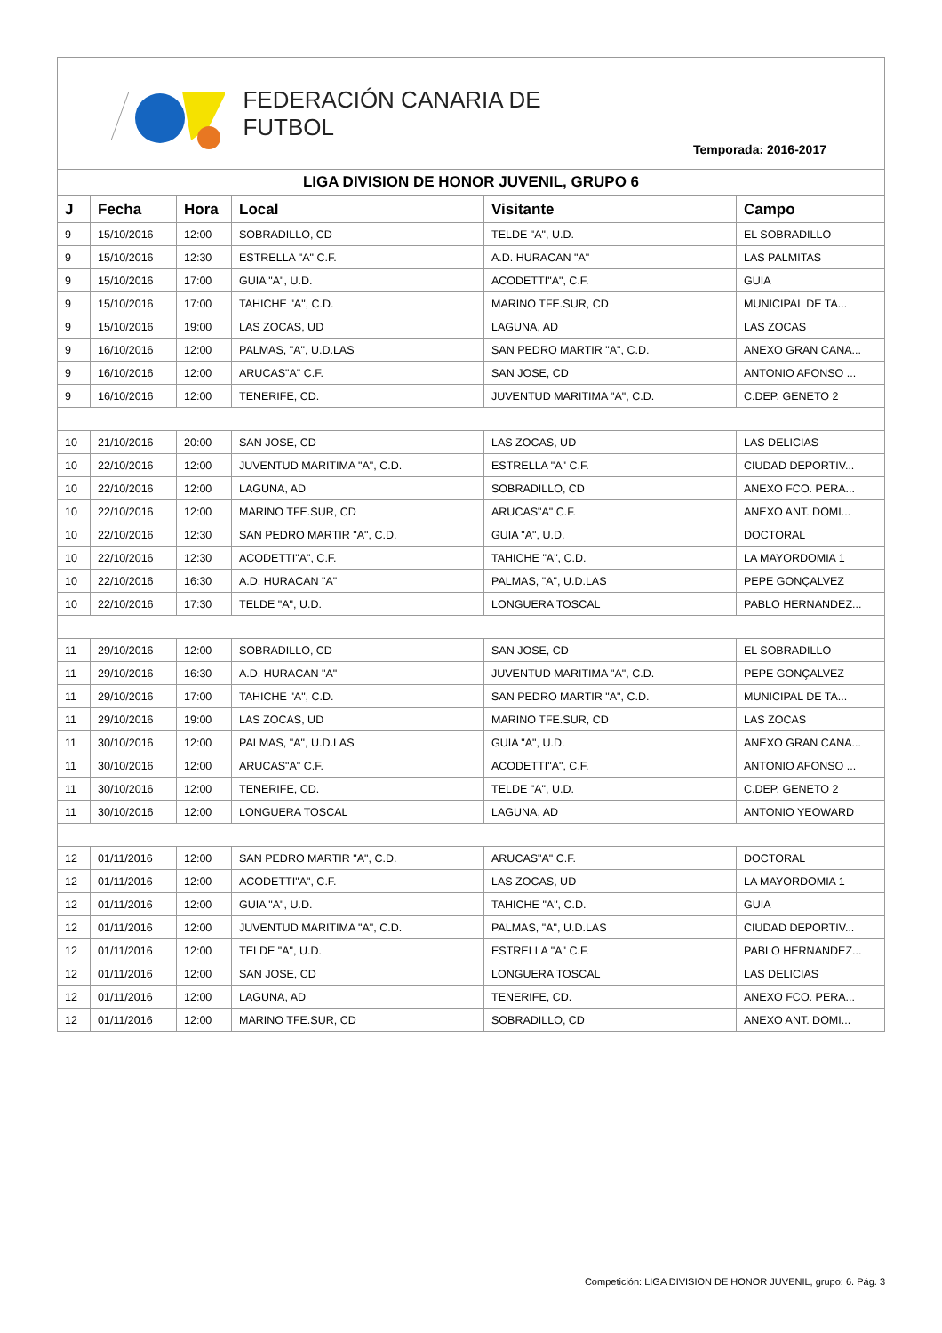FEDERACIÓN CANARIA DE FUTBOL
Temporada: 2016-2017
LIGA DIVISION DE HONOR JUVENIL, GRUPO 6
| J | Fecha | Hora | Local | Visitante | Campo |
| --- | --- | --- | --- | --- | --- |
| 9 | 15/10/2016 | 12:00 | SOBRADILLO, CD | TELDE "A", U.D. | EL SOBRADILLO |
| 9 | 15/10/2016 | 12:30 | ESTRELLA "A" C.F. | A.D. HURACAN "A" | LAS PALMITAS |
| 9 | 15/10/2016 | 17:00 | GUIA "A", U.D. | ACODETTI"A", C.F. | GUIA |
| 9 | 15/10/2016 | 17:00 | TAHICHE "A", C.D. | MARINO TFE.SUR, CD | MUNICIPAL DE TA... |
| 9 | 15/10/2016 | 19:00 | LAS ZOCAS, UD | LAGUNA, AD | LAS ZOCAS |
| 9 | 16/10/2016 | 12:00 | PALMAS, "A", U.D.LAS | SAN PEDRO MARTIR "A", C.D. | ANEXO GRAN CANA... |
| 9 | 16/10/2016 | 12:00 | ARUCAS"A" C.F. | SAN JOSE, CD | ANTONIO AFONSO ... |
| 9 | 16/10/2016 | 12:00 | TENERIFE, CD. | JUVENTUD MARITIMA "A", C.D. | C.DEP. GENETO 2 |
| 10 | 21/10/2016 | 20:00 | SAN JOSE, CD | LAS ZOCAS, UD | LAS DELICIAS |
| 10 | 22/10/2016 | 12:00 | JUVENTUD MARITIMA "A", C.D. | ESTRELLA "A" C.F. | CIUDAD DEPORTIV... |
| 10 | 22/10/2016 | 12:00 | LAGUNA, AD | SOBRADILLO, CD | ANEXO FCO. PERA... |
| 10 | 22/10/2016 | 12:00 | MARINO TFE.SUR, CD | ARUCAS"A" C.F. | ANEXO ANT. DOMI... |
| 10 | 22/10/2016 | 12:30 | SAN PEDRO MARTIR "A", C.D. | GUIA "A", U.D. | DOCTORAL |
| 10 | 22/10/2016 | 12:30 | ACODETTI"A", C.F. | TAHICHE "A", C.D. | LA MAYORDOMIA 1 |
| 10 | 22/10/2016 | 16:30 | A.D. HURACAN "A" | PALMAS, "A", U.D.LAS | PEPE GONÇALVEZ |
| 10 | 22/10/2016 | 17:30 | TELDE "A", U.D. | LONGUERA TOSCAL | PABLO HERNANDEZ... |
| 11 | 29/10/2016 | 12:00 | SOBRADILLO, CD | SAN JOSE, CD | EL SOBRADILLO |
| 11 | 29/10/2016 | 16:30 | A.D. HURACAN "A" | JUVENTUD MARITIMA "A", C.D. | PEPE GONÇALVEZ |
| 11 | 29/10/2016 | 17:00 | TAHICHE "A", C.D. | SAN PEDRO MARTIR "A", C.D. | MUNICIPAL DE TA... |
| 11 | 29/10/2016 | 19:00 | LAS ZOCAS, UD | MARINO TFE.SUR, CD | LAS ZOCAS |
| 11 | 30/10/2016 | 12:00 | PALMAS, "A", U.D.LAS | GUIA "A", U.D. | ANEXO GRAN CANA... |
| 11 | 30/10/2016 | 12:00 | ARUCAS"A" C.F. | ACODETTI"A", C.F. | ANTONIO AFONSO ... |
| 11 | 30/10/2016 | 12:00 | TENERIFE, CD. | TELDE "A", U.D. | C.DEP. GENETO 2 |
| 11 | 30/10/2016 | 12:00 | LONGUERA TOSCAL | LAGUNA, AD | ANTONIO YEOWARD |
| 12 | 01/11/2016 | 12:00 | SAN PEDRO MARTIR "A", C.D. | ARUCAS"A" C.F. | DOCTORAL |
| 12 | 01/11/2016 | 12:00 | ACODETTI"A", C.F. | LAS ZOCAS, UD | LA MAYORDOMIA 1 |
| 12 | 01/11/2016 | 12:00 | GUIA "A", U.D. | TAHICHE "A", C.D. | GUIA |
| 12 | 01/11/2016 | 12:00 | JUVENTUD MARITIMA "A", C.D. | PALMAS, "A", U.D.LAS | CIUDAD DEPORTIV... |
| 12 | 01/11/2016 | 12:00 | TELDE "A", U.D. | ESTRELLA "A" C.F. | PABLO HERNANDEZ... |
| 12 | 01/11/2016 | 12:00 | SAN JOSE, CD | LONGUERA TOSCAL | LAS DELICIAS |
| 12 | 01/11/2016 | 12:00 | LAGUNA, AD | TENERIFE, CD. | ANEXO FCO. PERA... |
| 12 | 01/11/2016 | 12:00 | MARINO TFE.SUR, CD | SOBRADILLO, CD | ANEXO ANT. DOMI... |
Competición: LIGA DIVISION DE HONOR JUVENIL, grupo: 6. Pág. 3